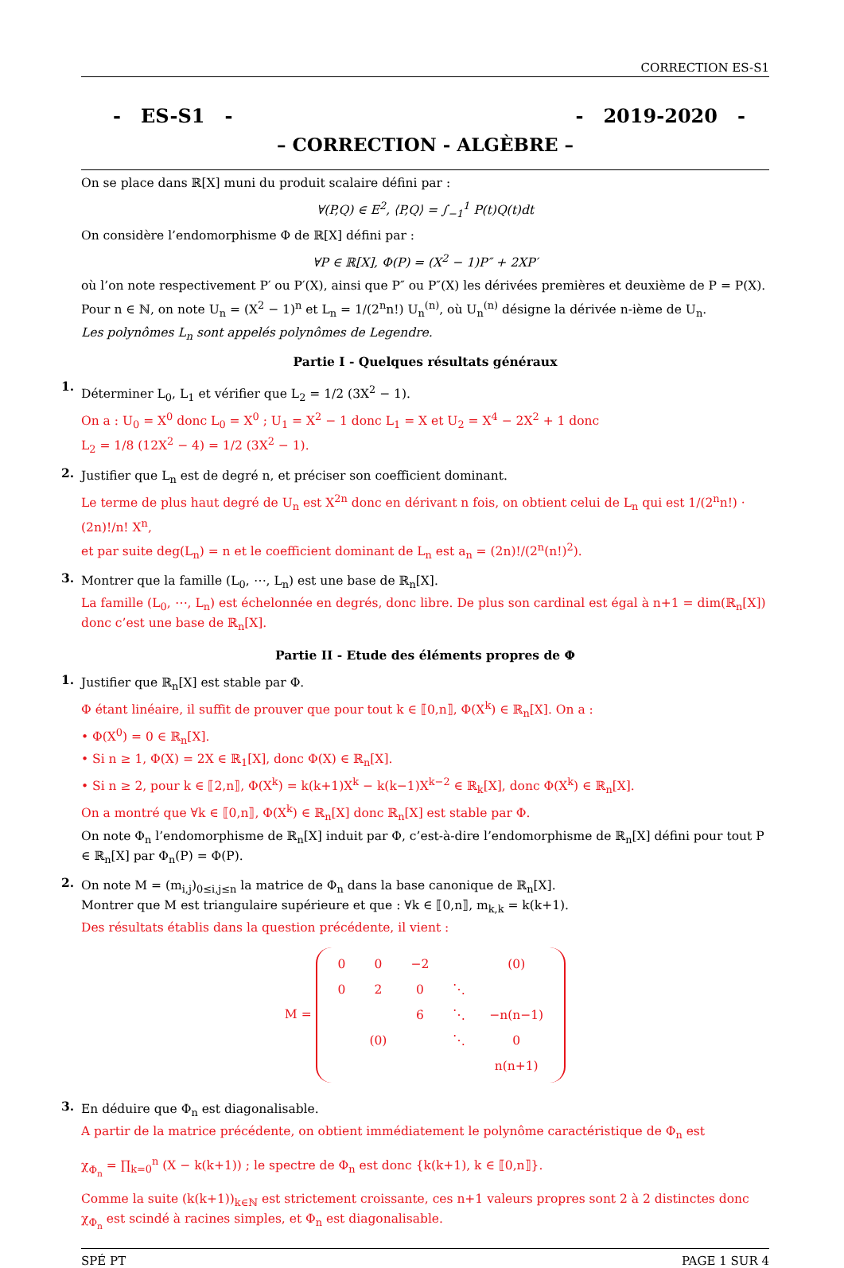CORRECTION ES-S1
- ES-S1 - - 2019-2020 -
– CORRECTION - ALGÈBRE –
On se place dans ℝ[X] muni du produit scalaire défini par :
∀(P,Q) ∈ E<sup>2</sup>, ⟨P,Q⟩ = ∫<sub>−1</sub><sup>1</sup> P(t)Q(t)dt
On considère l’endomorphisme Φ de ℝ[X] défini par :
∀P ∈ ℝ[X], Φ(P) = (X<sup>2</sup> − 1)P″ + 2XP′
où l’on note respectivement P′ ou P′(X), ainsi que P″ ou P″(X) les dérivées premières et deuxième de P = P(X).
Pour n ∈ ℕ, on note U<sub>n</sub> = (X<sup>2</sup> − 1)<sup>n</sup> et L<sub>n</sub> = 1/(2<sup>n</sup>n!) U<sub>n</sub><sup>(n)</sup>, où U<sub>n</sub><sup>(n)</sup> désigne la dérivée n-ième de U<sub>n</sub>.
Les polynômes L<sub>n</sub> sont appelés polynômes de Legendre.
Partie I - Quelques résultats généraux
1.
Déterminer L<sub>0</sub>, L<sub>1</sub> et vérifier que L<sub>2</sub> = 1/2 (3X<sup>2</sup> − 1).
On a : U<sub>0</sub> = X<sup>0</sup> donc L<sub>0</sub> = X<sup>0</sup> ; U<sub>1</sub> = X<sup>2</sup> − 1 donc L<sub>1</sub> = X et U<sub>2</sub> = X<sup>4</sup> − 2X<sup>2</sup> + 1 donc
L<sub>2</sub> = 1/8 (12X<sup>2</sup> − 4) = 1/2 (3X<sup>2</sup> − 1).
2.
Justifier que L<sub>n</sub> est de degré n, et préciser son coefficient dominant.
Le terme de plus haut degré de U<sub>n</sub> est X<sup>2n</sup> donc en dérivant n fois, on obtient celui de L<sub>n</sub> qui est 1/(2<sup>n</sup>n!) · (2n)!/n! X<sup>n</sup>,
et par suite deg(L<sub>n</sub>) = n et le coefficient dominant de L<sub>n</sub> est a<sub>n</sub> = (2n)!/(2<sup>n</sup>(n!)<sup>2</sup>).
3.
Montrer que la famille (L<sub>0</sub>, ⋯, L<sub>n</sub>) est une base de ℝ<sub>n</sub>[X].
La famille (L<sub>0</sub>, ⋯, L<sub>n</sub>) est échelonnée en degrés, donc libre. De plus son cardinal est égal à n+1 = dim(ℝ<sub>n</sub>[X]) donc c’est une base de ℝ<sub>n</sub>[X].
Partie II - Etude des éléments propres de Φ
1.
Justifier que ℝ<sub>n</sub>[X] est stable par Φ.
Φ étant linéaire, il suffit de prouver que pour tout k ∈ ⟦0,n⟧, Φ(X<sup>k</sup>) ∈ ℝ<sub>n</sub>[X]. On a :
• Φ(X<sup>0</sup>) = 0 ∈ ℝ<sub>n</sub>[X].
• Si n ≥ 1, Φ(X) = 2X ∈ ℝ<sub>1</sub>[X], donc Φ(X) ∈ ℝ<sub>n</sub>[X].
• Si n ≥ 2, pour k ∈ ⟦2,n⟧, Φ(X<sup>k</sup>) = k(k+1)X<sup>k</sup> − k(k−1)X<sup>k−2</sup> ∈ ℝ<sub>k</sub>[X], donc Φ(X<sup>k</sup>) ∈ ℝ<sub>n</sub>[X].
On a montré que ∀k ∈ ⟦0,n⟧, Φ(X<sup>k</sup>) ∈ ℝ<sub>n</sub>[X] donc ℝ<sub>n</sub>[X] est stable par Φ.
On note Φ<sub>n</sub> l’endomorphisme de ℝ<sub>n</sub>[X] induit par Φ, c’est-à-dire l’endomorphisme de ℝ<sub>n</sub>[X] défini pour tout P ∈ ℝ<sub>n</sub>[X] par Φ<sub>n</sub>(P) = Φ(P).
2.
On note M = (m<sub>i,j</sub>)<sub>0≤i,j≤n</sub> la matrice de Φ<sub>n</sub> dans la base canonique de ℝ<sub>n</sub>[X].
Montrer que M est triangulaire supérieure et que : ∀k ∈ ⟦0,n⟧, m<sub>k,k</sub> = k(k+1).
Des résultats établis dans la question précédente, il vient :
M =
| 0 | 0 | −2 | | (0) |
| 0 | 2 | 0 | ⋱ | |
| | | 6 | ⋱ | −n(n−1) |
| | (0) | | ⋱ | 0 |
| | | | | n(n+1) |
3.
En déduire que Φ<sub>n</sub> est diagonalisable.
A partir de la matrice précédente, on obtient immédiatement le polynôme caractéristique de Φ<sub>n</sub> est
χ<sub>Φ<sub>n</sub></sub> = ∏<sub>k=0</sub><sup>n</sup> (X − k(k+1)) ; le spectre de Φ<sub>n</sub> est donc {k(k+1), k ∈ ⟦0,n⟧}.
Comme la suite (k(k+1))<sub>k∈ℕ</sub> est strictement croissante, ces n+1 valeurs propres sont 2 à 2 distinctes donc χ<sub>Φ<sub>n</sub></sub> est scindé à racines simples, et Φ<sub>n</sub> est diagonalisable.
SPÉ PT PAGE 1 SUR 4